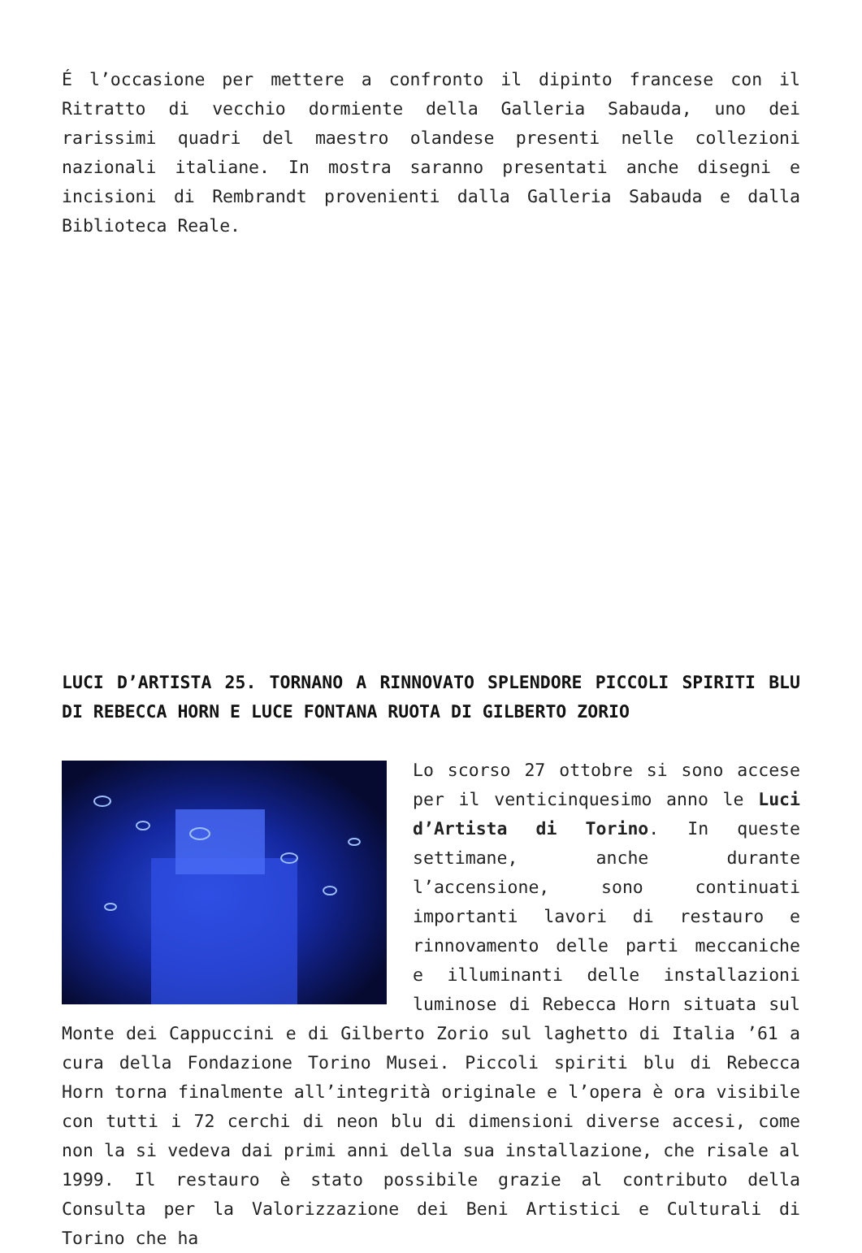É l’occasione per mettere a confronto il dipinto francese con il Ritratto di vecchio dormiente della Galleria Sabauda, uno dei rarissimi quadri del maestro olandese presenti nelle collezioni nazionali italiane. In mostra saranno presentati anche disegni e incisioni di Rembrandt provenienti dalla Galleria Sabauda e dalla Biblioteca Reale.
LUCI D’ARTISTA 25. TORNANO A RINNOVATO SPLENDORE PICCOLI SPIRITI BLU DI REBECCA HORN E LUCE FONTANA RUOTA DI GILBERTO ZORIO
Lo scorso 27 ottobre si sono accese per il venticinquesimo anno le Luci d’Artista di Torino. In queste settimane, anche durante l’accensione, sono continuati importanti lavori di restauro e rinnovamento delle parti meccaniche e illuminanti delle installazioni luminose di Rebecca Horn situata sul Monte dei Cappuccini e di Gilberto Zorio sul laghetto di Italia ’61 a cura della Fondazione Torino Musei. Piccoli spiriti blu di Rebecca Horn torna finalmente all’integrità originale e l’opera è ora visibile con tutti i 72 cerchi di neon blu di dimensioni diverse accesi, come non la si vedeva dai primi anni della sua installazione, che risale al 1999. Il restauro è stato possibile grazie al contributo della Consulta per la Valorizzazione dei Beni Artistici e Culturali di Torino che ha